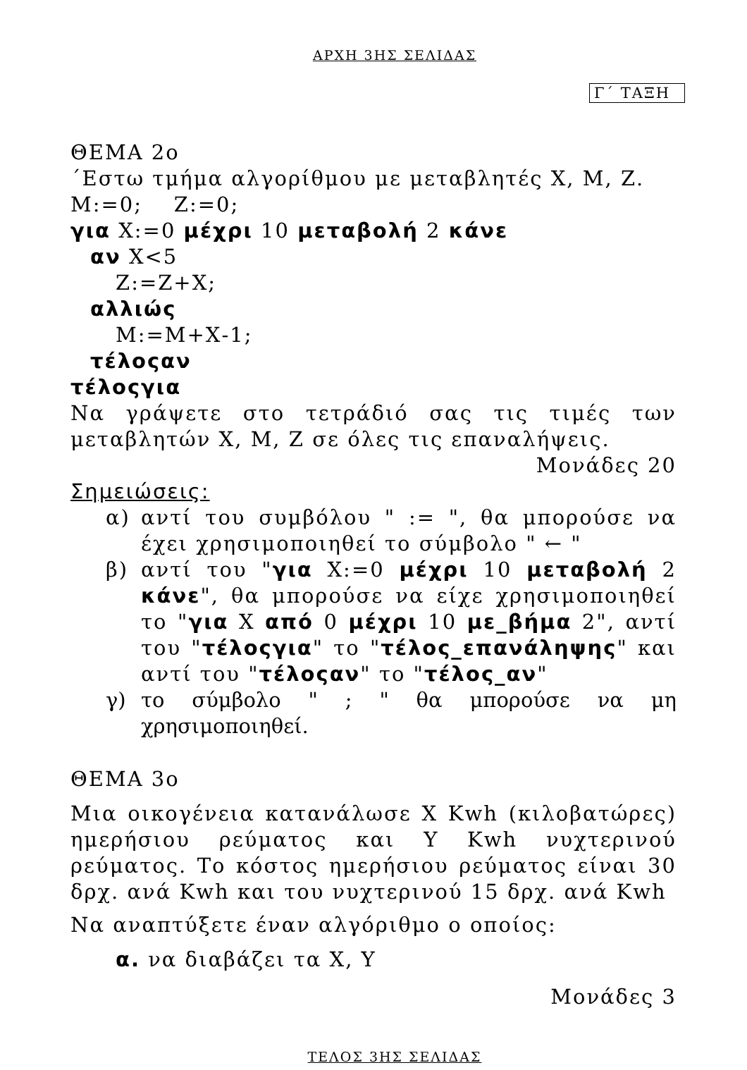ΑΡΧΗ 3ΗΣ ΣΕΛΙΔΑΣ
Γ΄ ΤΑΞΗ
ΘΕΜΑ 2ο
΄Εστω τμήμα αλγορίθμου με μεταβλητές Χ, Μ, Ζ.
Μ:=0; Ζ:=0;
για Χ:=0 μέχρι 10 μεταβολή 2 κάνε
αν Χ<5
Ζ:=Ζ+Χ;
αλλιώς
Μ:=Μ+Χ-1;
τέλοςαν
τέλοςγια
Να γράψετε στο τετράδιό σας τις τιμές των μεταβλητών Χ, Μ, Ζ σε όλες τις επαναλήψεις.
Μονάδες 20
Σημειώσεις:
α) αντί του συμβόλου " := ", θα μπορούσε να έχει χρησιμοποιηθεί το σύμβολο " ← "
β) αντί του "για Χ:=0 μέχρι 10 μεταβολή 2 κάνε", θα μπορούσε να είχε χρησιμοποιηθεί το "για Χ από 0 μέχρι 10 με_βήμα 2", αντί του "τέλοςγια" το "τέλος_επανάληψης" και αντί του "τέλοςαν" το "τέλος_αν"
γ) το σύμβολο " ; " θα μπορούσε να μη χρησιμοποιηθεί.
ΘΕΜΑ 3ο
Μια οικογένεια κατανάλωσε Χ Kwh (κιλοβατώρες) ημερήσιου ρεύματος και Υ Kwh νυχτερινού ρεύματος. Το κόστος ημερήσιου ρεύματος είναι 30 δρχ. ανά Kwh και του νυχτερινού 15 δρχ. ανά Kwh
Να αναπτύξετε έναν αλγόριθμο ο οποίος:
α. να διαβάζει τα Χ, Υ
Μονάδες 3
ΤΕΛΟΣ 3ΗΣ ΣΕΛΙΔΑΣ